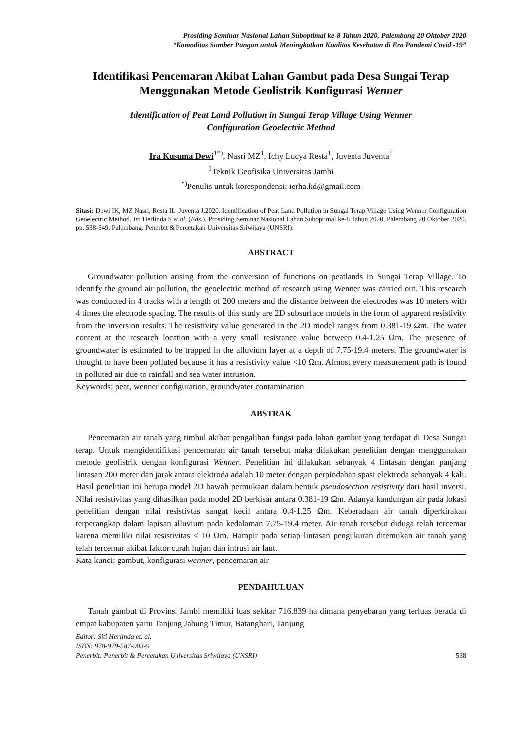Prosiding Seminar Nasional Lahan Suboptimal ke-8 Tahun 2020, Palembang 20 Oktober 2020
“Komoditas Sumber Pangan untuk Meningkatkan Kualitas Kesehatan di Era Pandemi Covid -19”
Identifikasi Pencemaran Akibat Lahan Gambut pada Desa Sungai Terap
Menggunakan Metode Geolistrik Konfigurasi Wenner
Identification of Peat Land Pollution in Sungai Terap Village Using Wenner
Configuration Geoelectric Method
Ira Kusuma Dewi<sup>1*)</sup>, Nasri MZ<sup>1</sup>, Ichy Lucya Resta<sup>1</sup>, Juventa Juventa<sup>1</sup>
<sup>1</sup> Teknik Geofisika Universitas Jambi
<sup>*)</sup> Penulis untuk korespondensi: ierha.kd@gmail.com
Sitasi: Dewi IK, MZ Nasri, Resta IL, Juventa J.2020. Identification of Peat Land Pollution in Sungai Terap Village Using Wenner Configuration Geoelectric Method. In: Herlinda S et al. (Eds.), Prosiding Seminar Nasional Lahan Suboptimal ke-8 Tahun 2020, Palembang 20 Oktober 2020. pp. 538-549. Palembang: Penerbit & Percetakan Universitas Sriwijaya (UNSRI).
ABSTRACT
Groundwater pollution arising from the conversion of functions on peatlands in Sungai Terap Village. To identify the ground air pollution, the geoelectric method of research using Wenner was carried out. This research was conducted in 4 tracks with a length of 200 meters and the distance between the electrodes was 10 meters with 4 times the electrode spacing. The results of this study are 2D subsurface models in the form of apparent resistivity from the inversion results. The resistivity value generated in the 2D model ranges from 0.381-19 Ωm. The water content at the research location with a very small resistance value between 0.4-1.25 Ωm. The presence of groundwater is estimated to be trapped in the alluvium layer at a depth of 7.75-19.4 meters. The groundwater is thought to have been polluted because it has a resistivity value <10 Ωm. Almost every measurement path is found in polluted air due to rainfall and sea water intrusion.
Keywords: peat, wenner configuration, groundwater contamination
ABSTRAK
Pencemaran air tanah yang timbul akibat pengalihan fungsi pada lahan gambut yang terdapat di Desa Sungai terap. Untuk mengidentifikasi pencemaran air tanah tersebut maka dilakukan penelitian dengan menggunakan metode geolistrik dengan konfigurasi Wenner. Penelitian ini dilakukan sebanyak 4 lintasan dengan panjang lintasan 200 meter dan jarak antara elektroda adalah 10 meter dengan perpindahan spasi elektroda sebanyak 4 kali. Hasil penelitian ini berupa model 2D bawah permukaan dalam bentuk pseudosection resistivity dari hasil inversi. Nilai resistivitas yang dihasilkan pada model 2D berkisar antara 0.381-19 Ωm. Adanya kandungan air pada lokasi penelitian dengan nilai resistivtas sangat kecil antara 0.4-1.25 Ωm. Keberadaan air tanah diperkirakan terperangkap dalam lapisan alluvium pada kedalaman 7.75-19.4 meter. Air tanah tersebut diduga telah tercemar karena memiliki nilai resistivitas < 10 Ωm. Hampir pada setiap lintasan pengukuran ditemukan air tanah yang telah tercemar akibat faktor curah hujan dan intrusi air laut.
Kata kunci: gambut, konfigurasi wenner, pencemaran air
PENDAHULUAN
Tanah gambut di Provinsi Jambi memiliki luas sekitar 716.839 ha dimana penyebaran yang terluas berada di empat kabupaten yaitu Tanjung Jabung Timur, Batanghari, Tanjung
Editor: Siti Herlinda et. al.
ISBN: 978-979-587-903-9
Penerbit: Penerbit & Percetakan Universitas Sriwijaya (UNSRI) 538